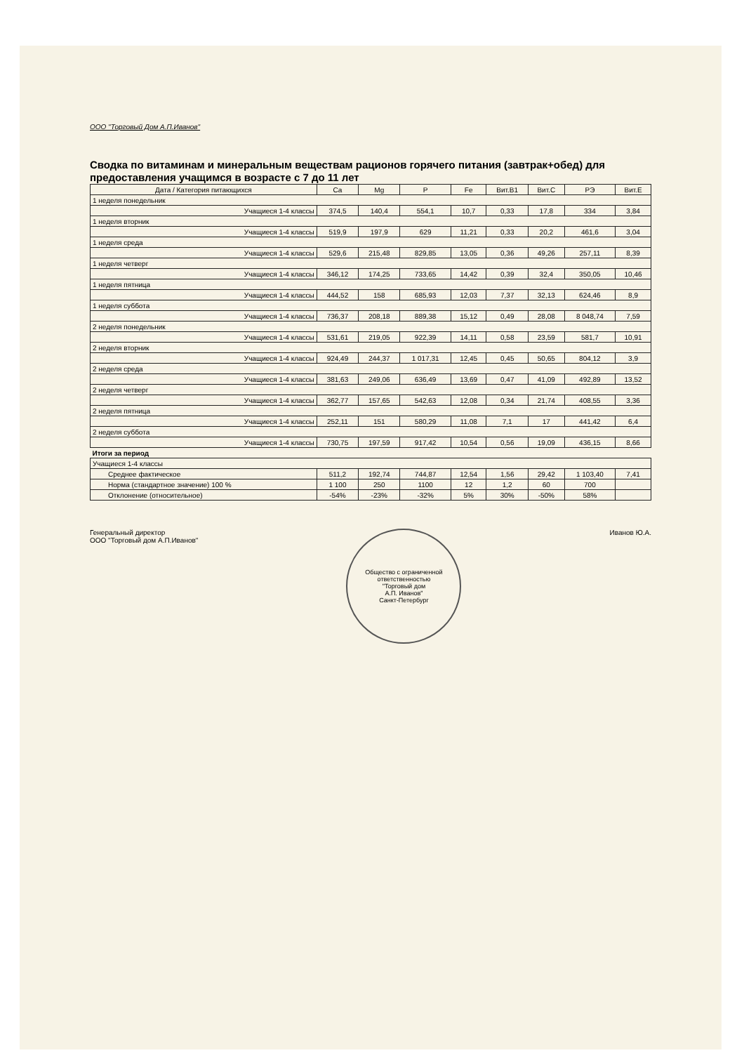ООО "Торговый Дом А.П.Иванов"
Сводка по витаминам и минеральным веществам рационов горячего питания (завтрак+обед) для предоставления учащимся в возрасте с 7 до 11 лет
| Дата / Категория питающихся | Ca | Mg | P | Fe | Вит.B1 | Вит.C | РЭ | Вит.E |
| --- | --- | --- | --- | --- | --- | --- | --- | --- |
| 1 неделя понедельник | | | | | | | | |
| Учащиеся 1-4 классы | 374,5 | 140,4 | 554,1 | 10,7 | 0,33 | 17,8 | 334 | 3,84 |
| 1 неделя вторник | | | | | | | | |
| Учащиеся 1-4 классы | 519,9 | 197,9 | 629 | 11,21 | 0,33 | 20,2 | 461,6 | 3,04 |
| 1 неделя среда | | | | | | | | |
| Учащиеся 1-4 классы | 529,6 | 215,48 | 829,85 | 13,05 | 0,36 | 49,26 | 257,11 | 8,39 |
| 1 неделя четверг | | | | | | | | |
| Учащиеся 1-4 классы | 346,12 | 174,25 | 733,65 | 14,42 | 0,39 | 32,4 | 350,05 | 10,46 |
| 1 неделя пятница | | | | | | | | |
| Учащиеся 1-4 классы | 444,52 | 158 | 685,93 | 12,03 | 7,37 | 32,13 | 624,46 | 8,9 |
| 1 неделя суббота | | | | | | | | |
| Учащиеся 1-4 классы | 736,37 | 208,18 | 889,38 | 15,12 | 0,49 | 28,08 | 8 048,74 | 7,59 |
| 2 неделя понедельник | | | | | | | | |
| Учащиеся 1-4 классы | 531,61 | 219,05 | 922,39 | 14,11 | 0,58 | 23,59 | 581,7 | 10,91 |
| 2 неделя вторник | | | | | | | | |
| Учащиеся 1-4 классы | 924,49 | 244,37 | 1 017,31 | 12,45 | 0,45 | 50,65 | 804,12 | 3,9 |
| 2 неделя среда | | | | | | | | |
| Учащиеся 1-4 классы | 381,63 | 249,06 | 636,49 | 13,69 | 0,47 | 41,09 | 492,89 | 13,52 |
| 2 неделя четверг | | | | | | | | |
| Учащиеся 1-4 классы | 362,77 | 157,65 | 542,63 | 12,08 | 0,34 | 21,74 | 408,55 | 3,36 |
| 2 неделя пятница | | | | | | | | |
| Учащиеся 1-4 классы | 252,11 | 151 | 580,29 | 11,08 | 7,1 | 17 | 441,42 | 6,4 |
| 2 неделя суббота | | | | | | | | |
| Учащиеся 1-4 классы | 730,75 | 197,59 | 917,42 | 10,54 | 0,56 | 19,09 | 436,15 | 8,66 |
| Итоги за период | | | | | | | | |
| Учащиеся 1-4 классы | | | | | | | | |
| Среднее фактическое | 511,2 | 192,74 | 744,87 | 12,54 | 1,56 | 29,42 | 1 103,40 | 7,41 |
| Норма (стандартное значение) 100 % | 1 100 | 250 | 1100 | 12 | 1,2 | 60 | 700 | |
| Отклонение (относительное) | -54% | -23% | -32% | 5% | 30% | -50% | 58% | |
Генеральный директор
ООО "Торговый дом А.П.Иванов"
Общество с ограниченной ответственностью
"Торговый дом
А.П. Иванов"
Санкт-Петербург
Иванов Ю.А.